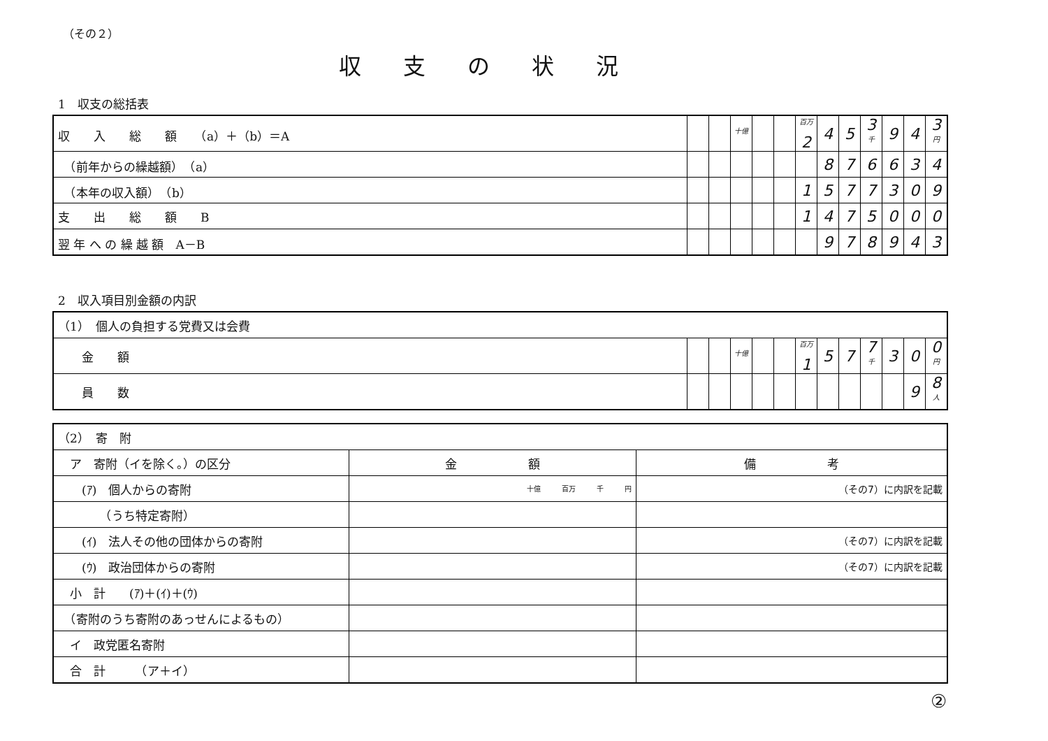（その２）
収支の状況
1　収支の総括表
| 収 入 総 額 （a）＋（b）＝A | | | 十億 | | | 百万 2 | 4 | 5 | 3 千 | 9 | 4 | 3 円 |
| （前年からの繰越額） （a） | | | | | | | 8 | 7 | 6 | 6 | 3 | 4 |
| （本年の収入額） （b） | | | | | | 1 | 5 | 7 | 7 | 3 | 0 | 9 |
| 支 出 総 額 B | | | | | | 1 | 4 | 7 | 5 | 0 | 0 | 0 |
| 翌 年 へ の 繰 越 額 A－B | | | | | | | 9 | 7 | 8 | 9 | 4 | 3 |
2　収入項目別金額の内訳
| （1） 個人の負担する党費又は会費 | | | | | | | | | | | | |
| 金 額 | | | 十億 | | | 百万 1 | 5 | 7 | 7 千 | 3 | 0 | 0 円 |
| 員 数 | | | | | | | | | | | 9 | 8 人 |
| （2） 寄 附 | | |
| ア 寄附（イを除く。）の区分 | 金 額 | 備 考 |
| (ｱ) 個人からの寄附 | 十億 百万 千 円 | （その7）に内訳を記載 |
| （うち特定寄附） | | |
| (ｲ) 法人その他の団体からの寄附 | | （その7）に内訳を記載 |
| (ｳ) 政治団体からの寄附 | | （その7）に内訳を記載 |
| 小 計 (ｱ)＋(ｲ)＋(ｳ) | | |
| （寄附のうち寄附のあっせんによるもの） | | |
| イ 政党匿名寄附 | | |
| 合 計 （ア＋イ） | | |
②